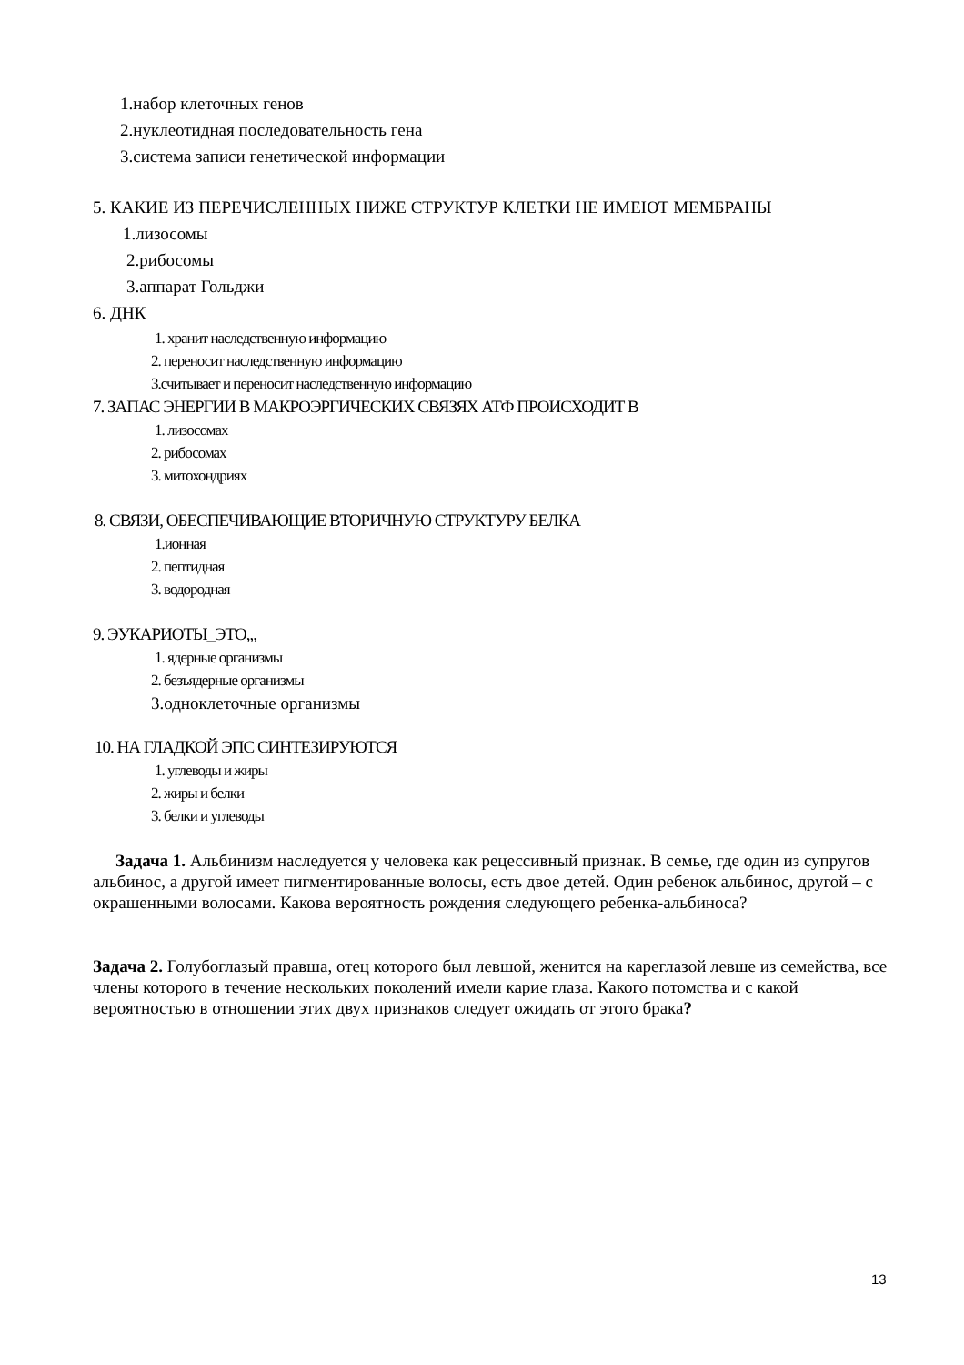1.набор клеточных генов
2.нуклеотидная последовательность гена
3.система записи генетической информации
5. КАКИЕ ИЗ ПЕРЕЧИСЛЕННЫХ НИЖЕ СТРУКТУР КЛЕТКИ НЕ ИМЕЮТ МЕМБРАНЫ
1.лизосомы
2.рибосомы
3.аппарат Гольджи
6. ДНК
1. хранит наследственную информацию
2. переносит наследственную информацию
3.считывает и переносит наследственную информацию
7. ЗАПАС ЭНЕРГИИ В МАКРОЭРГИЧЕСКИХ СВЯЗЯХ АТФ ПРОИСХОДИТ В
1. лизосомах
2. рибосомах
3. митохондриях
8. СВЯЗИ, ОБЕСПЕЧИВАЮЩИЕ ВТОРИЧНУЮ СТРУКТУРУ БЕЛКА
1.ионная
2. пептидная
3. водородная
9. ЭУКАРИОТЫ_ЭТО,,,
1. ядерные организмы
2. безъядерные организмы
3.одноклеточные организмы
10. НА ГЛАДКОЙ ЭПС СИНТЕЗИРУЮТСЯ
1. углеводы и жиры
2. жиры и белки
3. белки и углеводы
Задача 1. Альбинизм наследуется у человека как рецессивный признак. В семье, где один из супругов альбинос, а другой имеет пигментированные волосы, есть двое детей. Один ребенок альбинос, другой – с окрашенными волосами. Какова вероятность рождения следующего ребенка-альбиноса?
Задача 2. Голубоглазый правша, отец которого был левшой, женится на кареглазой левше из семейства, все члены которого в течение нескольких поколений имели карие глаза. Какого потомства и с какой вероятностью в отношении этих двух признаков следует ожидать от этого брака?
13